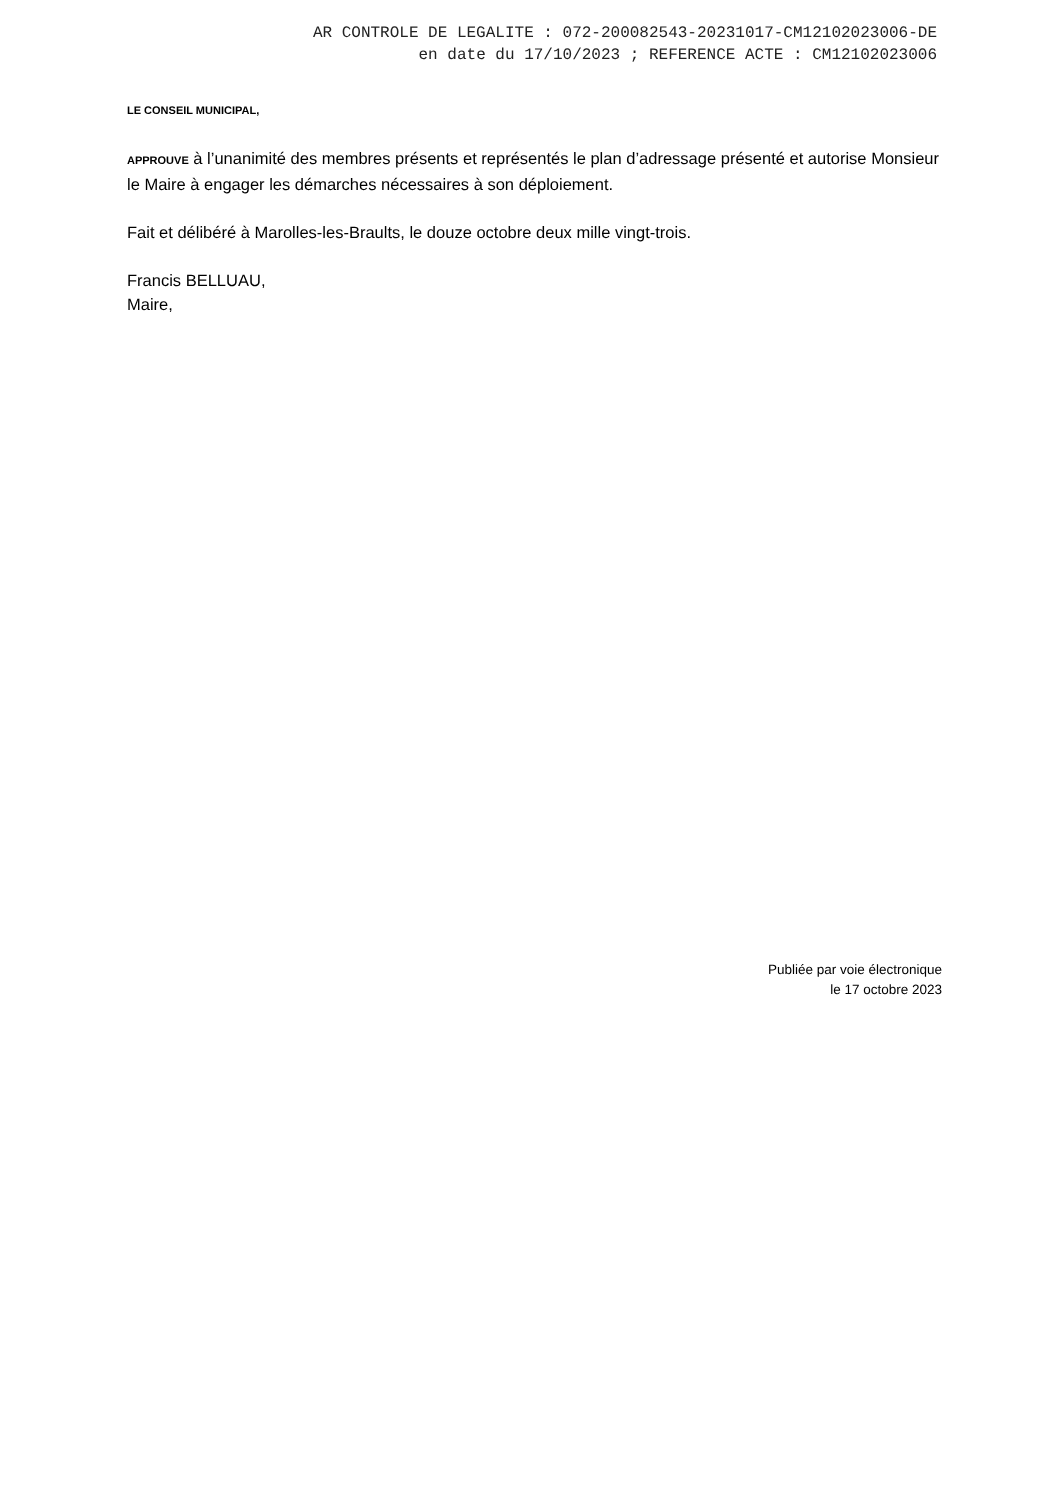AR CONTROLE DE LEGALITE : 072-200082543-20231017-CM12102023006-DE
en date du 17/10/2023 ; REFERENCE ACTE : CM12102023006
LE CONSEIL MUNICIPAL,
APPROUVE à l’unanimité des membres présents et représentés le plan d’adressage présenté et autorise Monsieur le Maire à engager les démarches nécessaires à son déploiement.
Fait et délibéré à Marolles-les-Braults, le douze octobre deux mille vingt-trois.
Francis BELLUAU,
Maire,
Publiée par voie électronique
le 17 octobre 2023